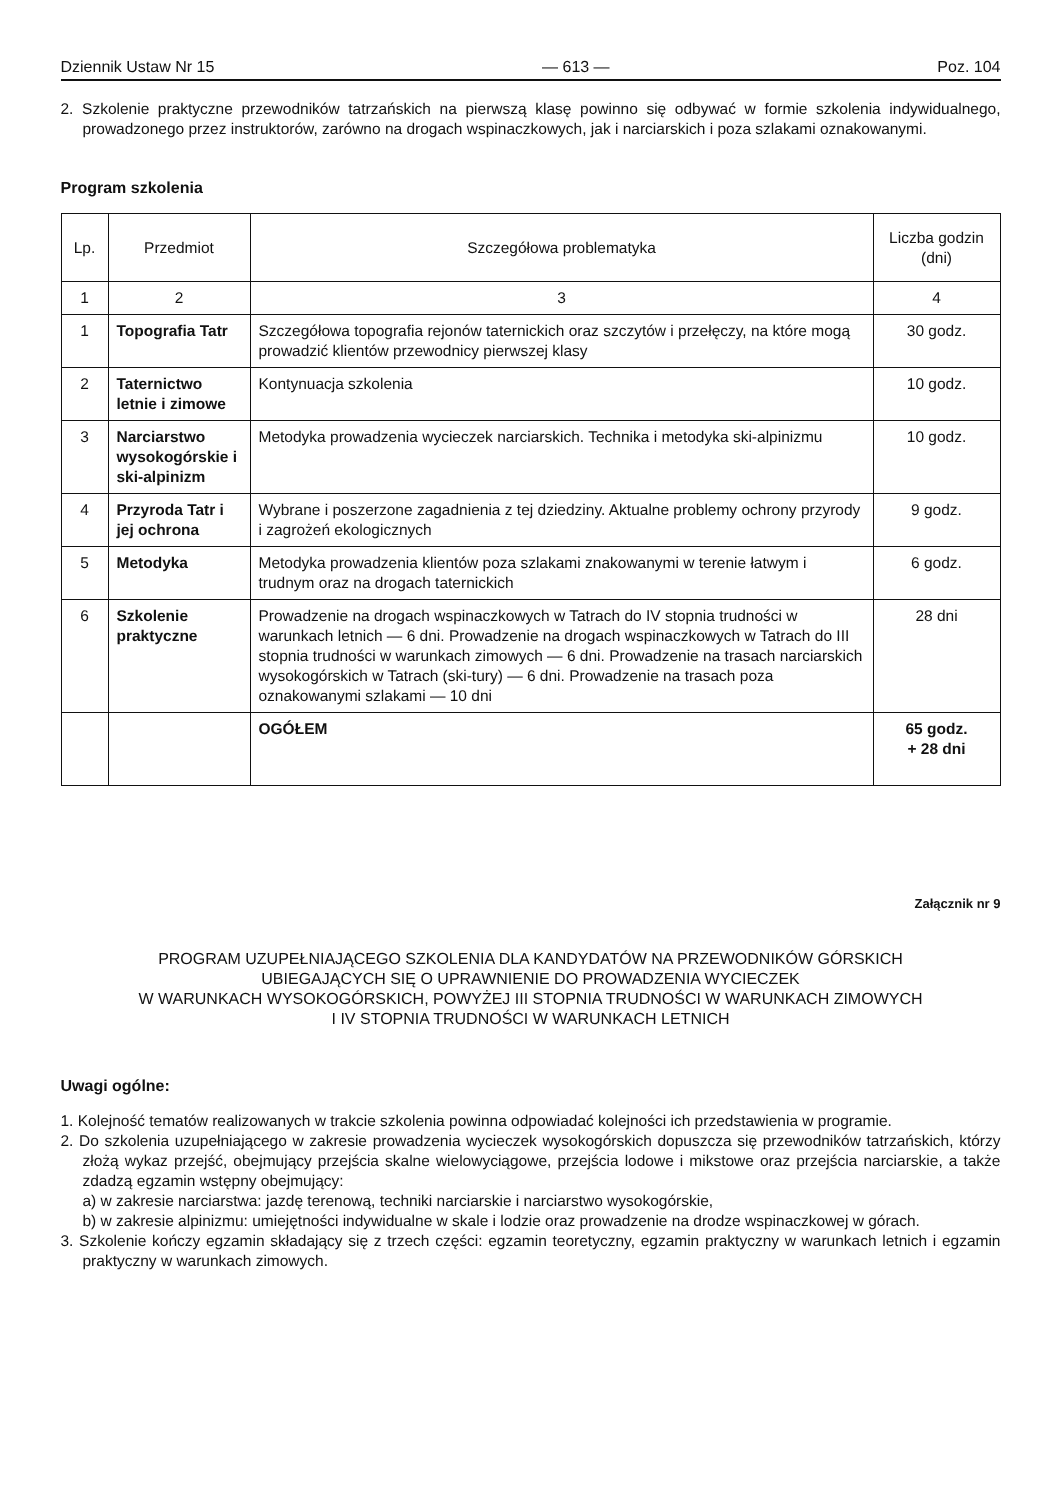Dziennik Ustaw Nr 15 — 613 — Poz. 104
2. Szkolenie praktyczne przewodników tatrzańskich na pierwszą klasę powinno się odbywać w formie szkolenia indywidualnego, prowadzonego przez instruktorów, zarówno na drogach wspinaczkowych, jak i narciarskich i poza szlakami oznakowanymi.
Program szkolenia
| Lp. | Przedmiot | Szczegółowa problematyka | Liczba godzin (dni) |
| --- | --- | --- | --- |
| 1 | 2 | 3 | 4 |
| 1 | Topografia Tatr | Szczegółowa topografia rejonów taternickich oraz szczytów i przełęczy, na które mogą prowadzić klientów przewodnicy pierwszej klasy | 30 godz. |
| 2 | Taternictwo letnie i zimowe | Kontynuacja szkolenia | 10 godz. |
| 3 | Narciarstwo wysokogórskie i ski-alpinizm | Metodyka prowadzenia wycieczek narciarskich. Technika i metodyka ski-alpinizmu | 10 godz. |
| 4 | Przyroda Tatr i jej ochrona | Wybrane i poszerzone zagadnienia z tej dziedziny. Aktualne problemy ochrony przyrody i zagrożeń ekologicznych | 9 godz. |
| 5 | Metodyka | Metodyka prowadzenia klientów poza szlakami znakowanymi w terenie łatwym i trudnym oraz na drogach taternickich | 6 godz. |
| 6 | Szkolenie praktyczne | Prowadzenie na drogach wspinaczkowych w Tatrach do IV stopnia trudności w warunkach letnich — 6 dni. Prowadzenie na drogach wspinaczkowych w Tatrach do III stopnia trudności w warunkach zimowych — 6 dni. Prowadzenie na trasach narciarskich wysokogórskich w Tatrach (ski-tury) — 6 dni. Prowadzenie na trasach poza oznakowanymi szlakami — 10 dni | 28 dni |
| | | OGÓŁEM | 65 godz. + 28 dni |
Załącznik nr 9
PROGRAM UZUPEŁNIAJĄCEGO SZKOLENIA DLA KANDYDATÓW NA PRZEWODNIKÓW GÓRSKICH
UBIEGAJĄCYCH SIĘ O UPRAWNIENIE DO PROWADZENIA WYCIECZEK
W WARUNKACH WYSOKOGÓRSKICH, POWYŻEJ III STOPNIA TRUDNOŚCI W WARUNKACH ZIMOWYCH
I IV STOPNIA TRUDNOŚCI W WARUNKACH LETNICH
Uwagi ogólne:
1. Kolejność tematów realizowanych w trakcie szkolenia powinna odpowiadać kolejności ich przedstawienia w programie.
2. Do szkolenia uzupełniającego w zakresie prowadzenia wycieczek wysokogórskich dopuszcza się przewodników tatrzańskich, którzy złożą wykaz przejść, obejmujący przejścia skalne wielowyciągowe, przejścia lodowe i mikstowe oraz przejścia narciarskie, a także zdadzą egzamin wstępny obejmujący:
a) w zakresie narciarstwa: jazdę terenową, techniki narciarskie i narciarstwo wysokogórskie,
b) w zakresie alpinizmu: umiejętności indywidualne w skale i lodzie oraz prowadzenie na drodze wspinaczkowej w górach.
3. Szkolenie kończy egzamin składający się z trzech części: egzamin teoretyczny, egzamin praktyczny w warunkach letnich i egzamin praktyczny w warunkach zimowych.